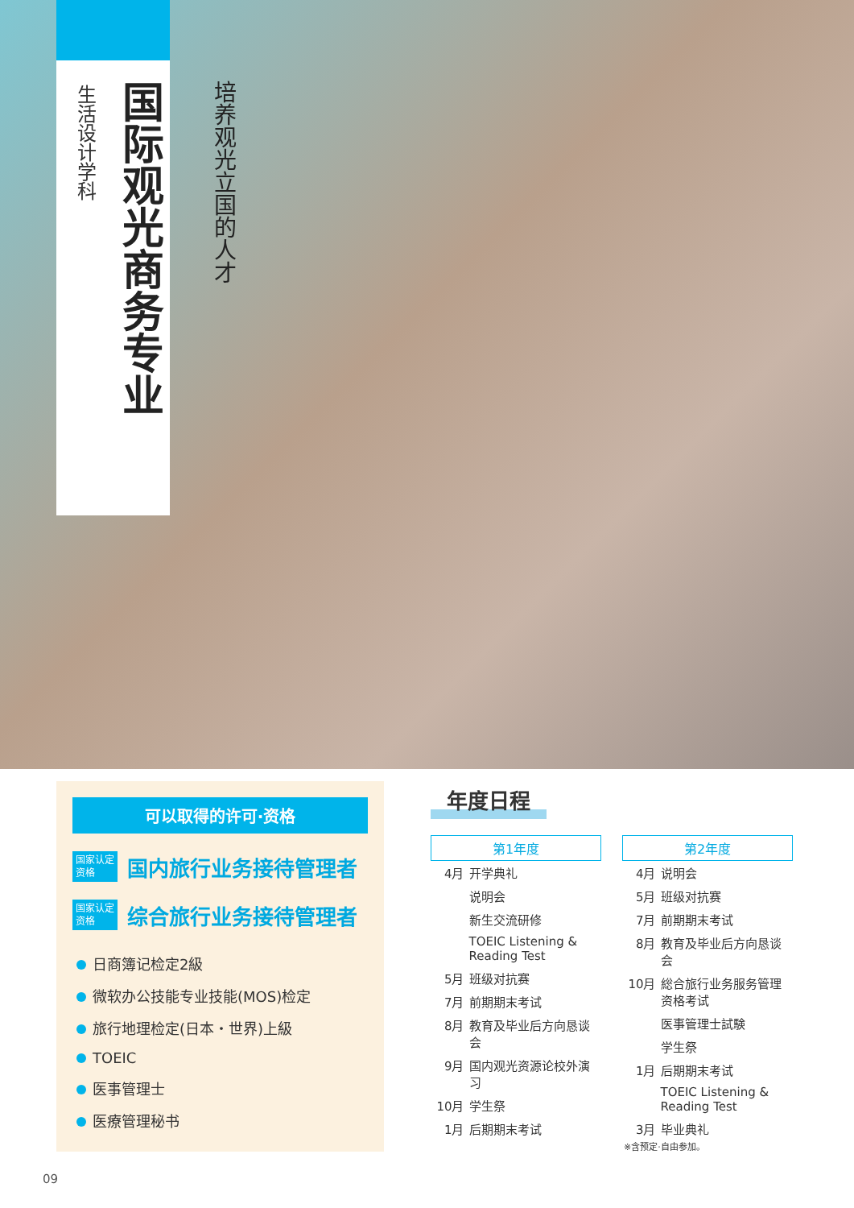生活设计学科
国际观光商务专业
培养观光立国的人才
可以取得的许可·资格
国家认定资格 国内旅行业务接待管理者
国家认定资格 综合旅行业务接待管理者
日商簿记检定2級
微软办公技能专业技能(MOS)检定
旅行地理检定(日本・世界)上級
TOEIC
医事管理士
医療管理秘书
年度日程
| 第1年度 | |
| --- | --- |
| 4月 | 开学典礼 |
| | 说明会 |
| | 新生交流研修 |
| | TOEIC Listening & Reading Test |
| 5月 | 班级对抗赛 |
| 7月 | 前期期末考试 |
| 8月 | 教育及毕业后方向恳谈会 |
| 9月 | 国内观光资源论校外演习 |
| 10月 | 学生祭 |
| 1月 | 后期期末考试 |
| 第2年度 | |
| --- | --- |
| 4月 | 说明会 |
| 5月 | 班级对抗赛 |
| 7月 | 前期期末考试 |
| 8月 | 教育及毕业后方向恳谈会 |
| 10月 | 総合旅行业务服务管理资格考试 |
| | 医事管理士試験 |
| | 学生祭 |
| 1月 | 后期期末考试 |
| | TOEIC Listening & Reading Test |
| 3月 | 毕业典礼 |
※含预定·自由参加。
09